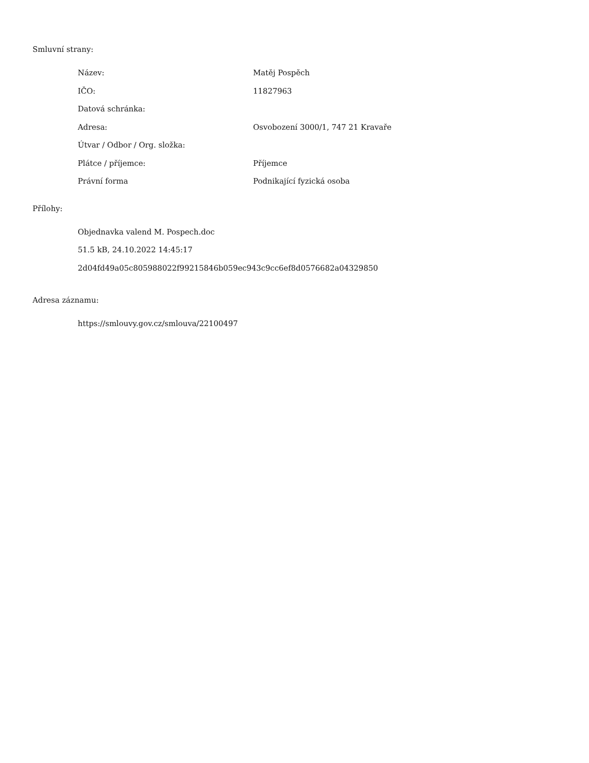Smluvní strany:
| Název: | Matěj Pospěch |
| IČO: | 11827963 |
| Datová schránka: | |
| Adresa: | Osvobození 3000/1, 747 21 Kravaře |
| Útvar / Odbor / Org. složka: | |
| Plátce / příjemce: | Příjemce |
| Právní forma | Podnikající fyzická osoba |
Přílohy:
Objednavka valend M. Pospech.doc
51.5 kB, 24.10.2022 14:45:17
2d04fd49a05c805988022f99215846b059ec943c9cc6ef8d0576682a04329850
Adresa záznamu:
https://smlouvy.gov.cz/smlouva/22100497